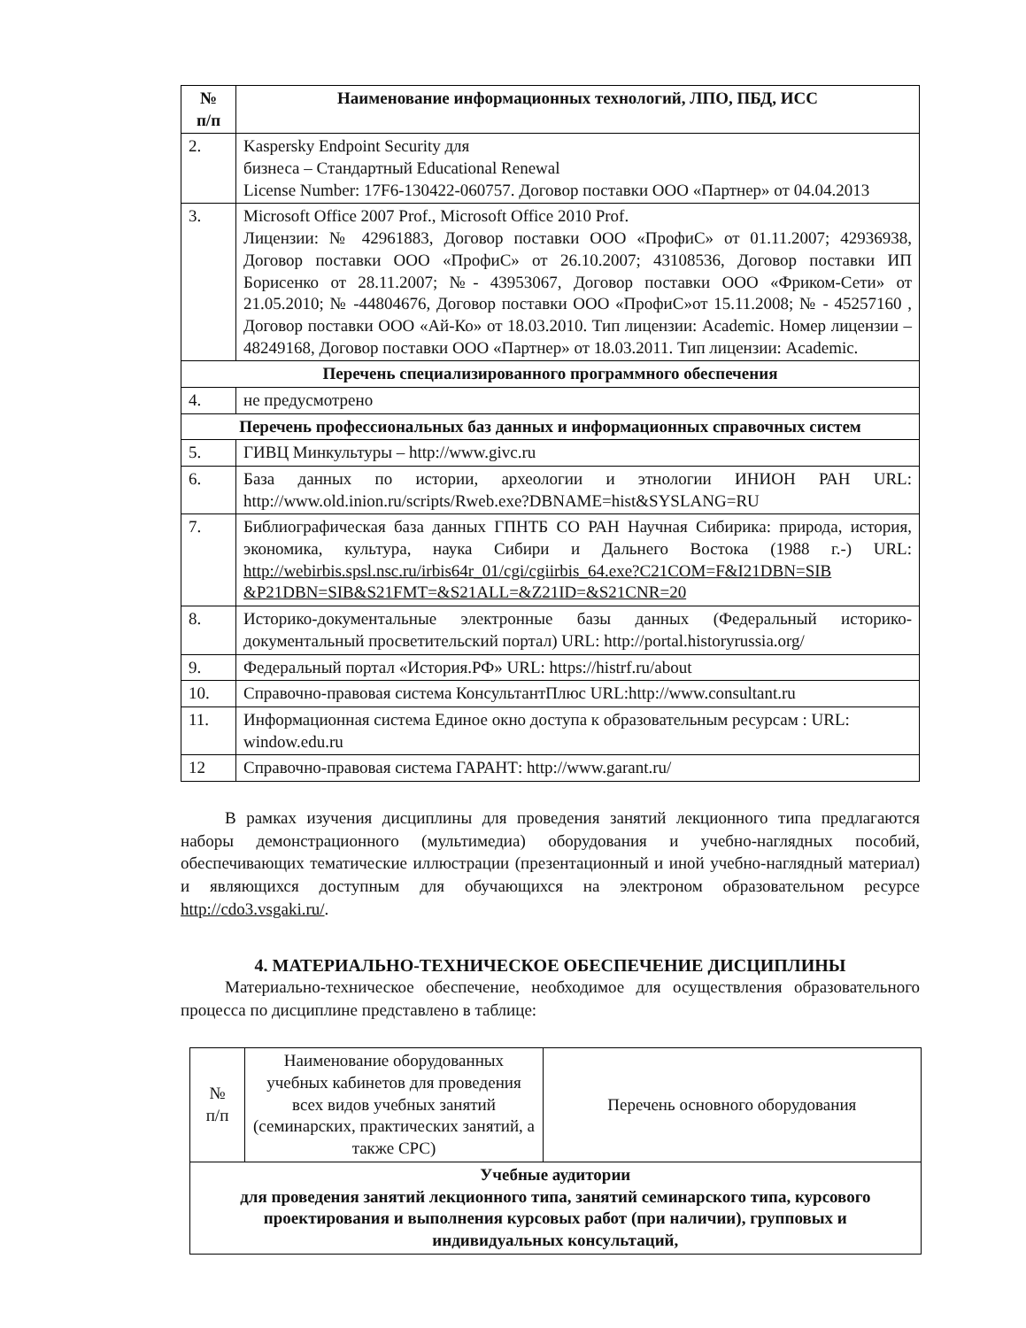| № п/п | Наименование информационных технологий, ЛПО, ПБД, ИСС |
| --- | --- |
| 2. | Kaspersky Endpoint Security для бизнеса – Стандартный Educational Renewal License Number: 17F6-130422-060757. Договор поставки ООО «Партнер» от 04.04.2013 |
| 3. | Microsoft Office 2007 Prof., Microsoft Office 2010 Prof. Лицензии: № 42961883, Договор поставки ООО «ПрофиС» от 01.11.2007; 42936938, Договор поставки ООО «ПрофиС» от 26.10.2007; 43108536, Договор поставки ИП Борисенко от 28.11.2007; №- 43953067, Договор поставки ООО «Фриком-Сети» от 21.05.2010; № -44804676, Договор поставки ООО «ПрофиС»от 15.11.2008; № - 45257160 , Договор поставки ООО «Ай-Ко» от 18.03.2010. Тип лицензии: Academic. Номер лицензии – 48249168, Договор поставки ООО «Партнер» от 18.03.2011. Тип лицензии: Academic. |
| Перечень специализированного программного обеспечения | |
| 4. | не предусмотрено |
| Перечень профессиональных баз данных и информационных справочных систем | |
| 5. | ГИВЦ Минкультуры – http://www.givc.ru |
| 6. | База данных по истории, археологии и этнологии ИНИОН РАН URL: http://www.old.inion.ru/scripts/Rweb.exe?DBNAME=hist&SYSLANG=RU |
| 7. | Библиографическая база данных ГПНТБ СО РАН Научная Сибирика: природа, история, экономика, культура, наука Сибири и Дальнего Востока (1988 г.-) URL: http://webirbis.spsl.nsc.ru/irbis64r_01/cgi/cgiirbis_64.exe?C21COM=F&I21DBN=SIB &P21DBN=SIB&S21FMT=&S21ALL=&Z21ID=&S21CNR=20 |
| 8. | Историко-документальные электронные базы данных (Федеральный историко-документальный просветительский портал) URL: http://portal.historyrussia.org/ |
| 9. | Федеральный портал «История.РФ» URL: https://histrf.ru/about |
| 10. | Справочно-правовая система КонсультантПлюс URL:http://www.consultant.ru |
| 11. | Информационная система Единое окно доступа к образовательным ресурсам : URL: window.edu.ru |
| 12 | Справочно-правовая система ГАРАНТ: http://www.garant.ru/ |
В рамках изучения дисциплины для проведения занятий лекционного типа предлагаются наборы демонстрационного (мультимедиа) оборудования и учебно-наглядных пособий, обеспечивающих тематические иллюстрации (презентационный и иной учебно-наглядный материал) и являющихся доступным для обучающихся на электроном образовательном ресурсе http://cdo3.vsgaki.ru/.
4. МАТЕРИАЛЬНО-ТЕХНИЧЕСКОЕ ОБЕСПЕЧЕНИЕ ДИСЦИПЛИНЫ
Материально-техническое обеспечение, необходимое для осуществления образовательного процесса по дисциплине представлено в таблице:
| № п/п | Наименование оборудованных учебных кабинетов для проведения всех видов учебных занятий (семинарских, практических занятий, а также СРС) | Перечень основного оборудования |
| Учебные аудитории для проведения занятий лекционного типа, занятий семинарского типа, курсового проектирования и выполнения курсовых работ (при наличии), групповых и индивидуальных консультаций, | | |